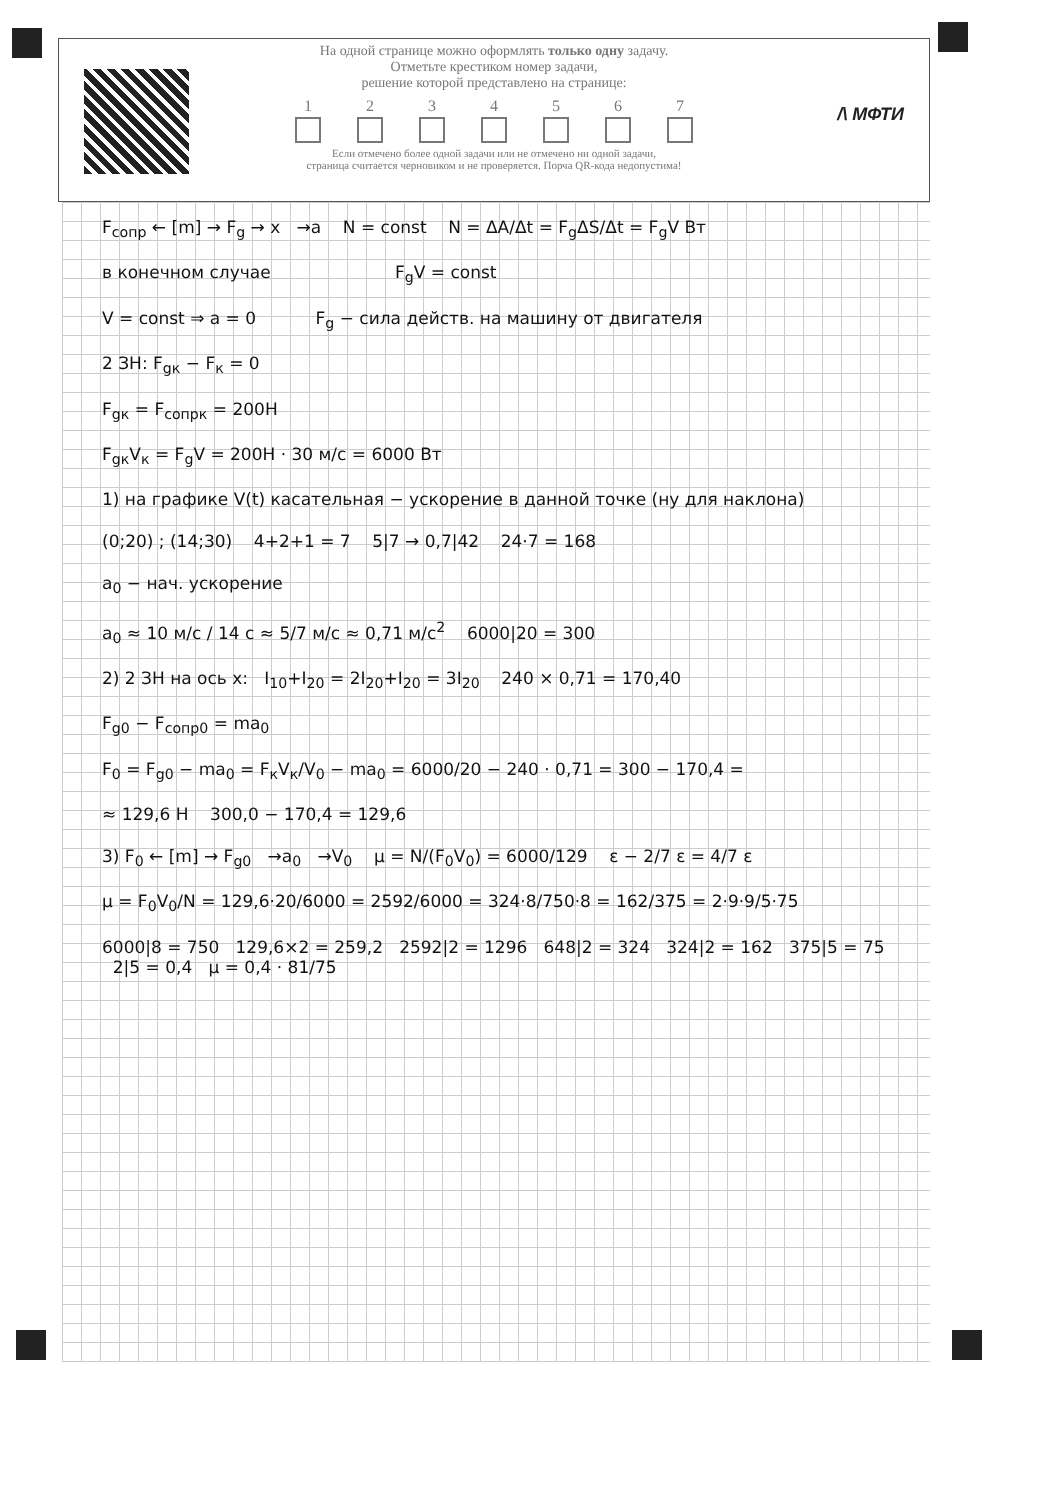На одной странице можно оформлять только одну задачу.
Отметьте крестиком номер задачи,
решение которой представлено на странице:
1 2 3 4 5 6 7
Если отмечено более одной задачи или не отмечено ни одной задачи,
страница считается черновиком и не проверяется. Порча QR-кода недопустима!
/\ МФТИ
F<sub>сопр</sub> ← [m] → F<sub>g</sub> → x →a N = const N = ΔA/Δt = F<sub>g</sub>ΔS/Δt = F<sub>g</sub>V Вт
в конечном случае F<sub>g</sub>V = const
V = const ⇒ a = 0 F<sub>g</sub> − сила действ. на машину от двигателя
2 ЗН: F<sub>gк</sub> − F<sub>к</sub> = 0
F<sub>gк</sub> = F<sub>сопрк</sub> = 200Н
F<sub>gк</sub>V<sub>к</sub> = F<sub>g</sub>V = 200Н · 30 м/с = 6000 Вт
1) на графике V(t) касательная − ускорение в данной точке (ну для наклона)
(0;20) ; (14;30) 4+2+1 = 7 5|7 → 0,7|42 24·7 = 168
a<sub>0</sub> − нач. ускорение
a<sub>0</sub> ≈ 10 м/с / 14 с ≈ 5/7 м/с ≈ 0,71 м/с<sup>2</sup> 6000|20 = 300
2) 2 ЗН на ось x: I<sub>10</sub>+I<sub>20</sub> = 2I<sub>20</sub>+I<sub>20</sub> = 3I<sub>20</sub> 240 × 0,71 = 170,40
F<sub>g0</sub> − F<sub>сопр0</sub> = ma<sub>0</sub>
F<sub>0</sub> = F<sub>g0</sub> − ma<sub>0</sub> = F<sub>к</sub>V<sub>к</sub>/V<sub>0</sub> − ma<sub>0</sub> = 6000/20 − 240 · 0,71 = 300 − 170,4 =
≈ 129,6 Н 300,0 − 170,4 = 129,6
3) F<sub>0</sub> ← [m] → F<sub>g0</sub> →a<sub>0</sub> →V<sub>0</sub> μ = N/(F<sub>0</sub>V<sub>0</sub>) = 6000/129 ε − 2/7 ε = 4/7 ε
μ = F<sub>0</sub>V<sub>0</sub>/N = 129,6·20/6000 = 2592/6000 = 324·8/750·8 = 162/375 = 2·9·9/5·75
6000|8 = 750 129,6×2 = 259,2 2592|2 = 1296 648|2 = 324 324|2 = 162 375|5 = 75 2|5 = 0,4 μ = 0,4 · 81/75